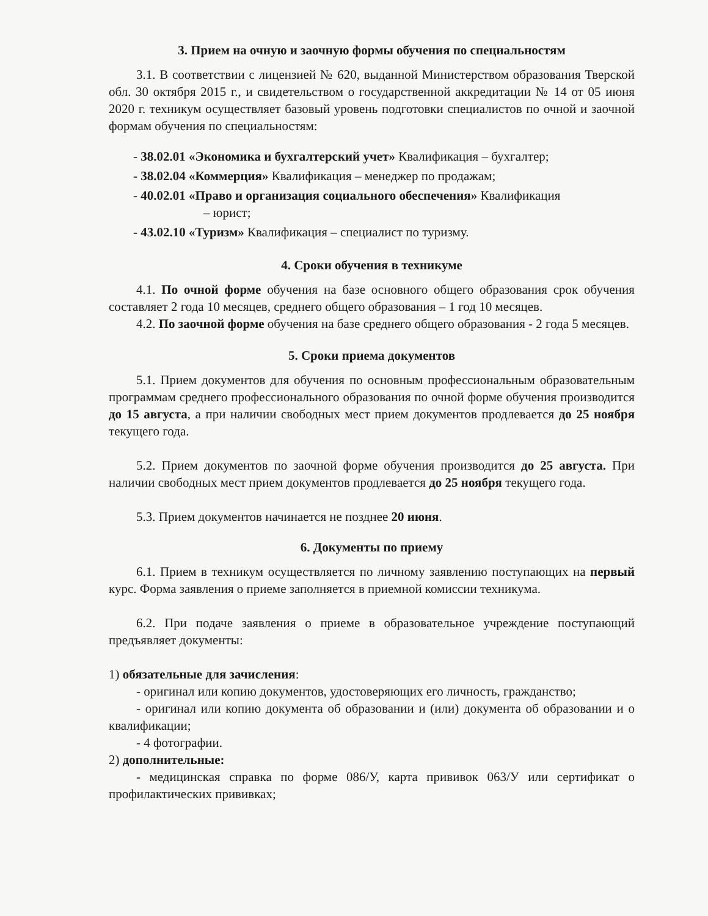3. Прием на очную и заочную формы обучения по специальностям
3.1. В соответствии с лицензией № 620, выданной Министерством образования Тверской обл. 30 октября 2015 г., и свидетельством о государственной аккредитации № 14 от 05 июня 2020 г. техникум осуществляет базовый уровень подготовки специалистов по очной и заочной формам обучения по специальностям:
- 38.02.01 «Экономика и бухгалтерский учет» Квалификация – бухгалтер;
- 38.02.04 «Коммерция» Квалификация – менеджер по продажам;
- 40.02.01 «Право и организация социального обеспечения» Квалификация
– юрист;
- 43.02.10 «Туризм» Квалификация – специалист по туризму.
4. Сроки обучения в техникуме
4.1. По очной форме обучения на базе основного общего образования срок обучения составляет 2 года 10 месяцев, среднего общего образования – 1 год 10 месяцев.
4.2. По заочной форме обучения на базе среднего общего образования - 2 года 5 месяцев.
5. Сроки приема документов
5.1. Прием документов для обучения по основным профессиональным образовательным программам среднего профессионального образования по очной форме обучения производится до 15 августа, а при наличии свободных мест прием документов продлевается до 25 ноября текущего года.
5.2. Прием документов по заочной форме обучения производится до 25 августа. При наличии свободных мест прием документов продлевается до 25 ноября текущего года.
5.3. Прием документов начинается не позднее 20 июня.
6. Документы по приему
6.1. Прием в техникум осуществляется по личному заявлению поступающих на первый курс. Форма заявления о приеме заполняется в приемной комиссии техникума.
6.2. При подаче заявления о приеме в образовательное учреждение поступающий предъявляет документы:
1) обязательные для зачисления:
- оригинал или копию документов, удостоверяющих его личность, гражданство;
- оригинал или копию документа об образовании и (или) документа об образовании и о квалификации;
- 4 фотографии.
2) дополнительные:
- медицинская справка по форме 086/У, карта прививок 063/У или сертификат о профилактических прививках;